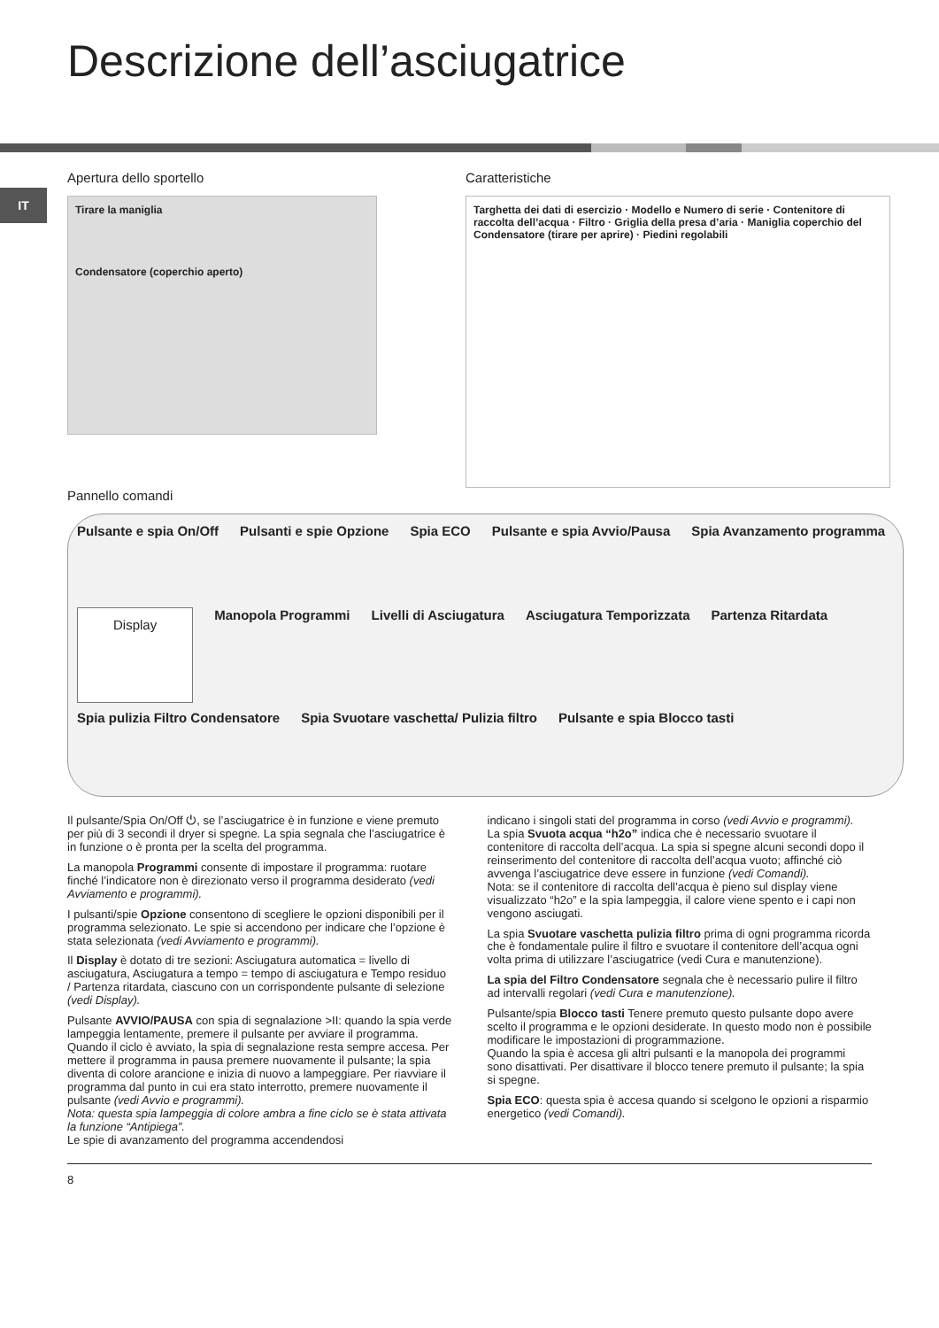Descrizione dell’asciugatrice
IT
Apertura dello sportello
Tirare la maniglia
Condensatore (coperchio aperto)
Caratteristiche
Targhetta dei dati di esercizio · Modello e Numero di serie · Contenitore di raccolta dell’acqua · Filtro · Griglia della presa d’aria · Maniglia coperchio del Condensatore (tirare per aprire) · Piedini regolabili
Pannello comandi
Pulsante e spia On/Off Pulsanti e spie Opzione Spia ECO Pulsante e spia Avvio/Pausa Spia Avanzamento programma Display Manopola Programmi Livelli di Asciugatura Asciugatura Temporizzata Partenza Ritardata Spia pulizia Filtro Condensatore Spia Svuotare vaschetta/ Pulizia filtro Pulsante e spia Blocco tasti
Il pulsante/Spia On/Off ⏻, se l’asciugatrice è in funzione e viene premuto per più di 3 secondi il dryer si spegne. La spia segnala che l’asciugatrice è in funzione o è pronta per la scelta del programma.
La manopola Programmi consente di impostare il programma: ruotare finché l’indicatore non è direzionato verso il programma desiderato (vedi Avviamento e programmi).
I pulsanti/spie Opzione consentono di scegliere le opzioni disponibili per il programma selezionato. Le spie si accendono per indicare che l’opzione è stata selezionata (vedi Avviamento e programmi).
Il Display è dotato di tre sezioni: Asciugatura automatica = livello di asciugatura, Asciugatura a tempo = tempo di asciugatura e Tempo residuo / Partenza ritardata, ciascuno con un corrispondente pulsante di selezione (vedi Display).
Pulsante AVVIO/PAUSA con spia di segnalazione >II: quando la spia verde lampeggia lentamente, premere il pulsante per avviare il programma. Quando il ciclo è avviato, la spia di segnalazione resta sempre accesa. Per mettere il programma in pausa premere nuovamente il pulsante; la spia diventa di colore arancione e inizia di nuovo a lampeggiare. Per riavviare il programma dal punto in cui era stato interrotto, premere nuovamente il pulsante (vedi Avvio e programmi).
Nota: questa spia lampeggia di colore ambra a fine ciclo se è stata attivata la funzione “Antipiega”.
Le spie di avanzamento del programma accendendosi
indicano i singoli stati del programma in corso (vedi Avvio e programmi).
La spia Svuota acqua “h2o” indica che è necessario svuotare il contenitore di raccolta dell’acqua. La spia si spegne alcuni secondi dopo il reinserimento del contenitore di raccolta dell’acqua vuoto; affinché ciò avvenga l’asciugatrice deve essere in funzione (vedi Comandi).
Nota: se il contenitore di raccolta dell’acqua è pieno sul display viene visualizzato “h2o” e la spia lampeggia, il calore viene spento e i capi non vengono asciugati.
La spia Svuotare vaschetta pulizia filtro prima di ogni programma ricorda che è fondamentale pulire il filtro e svuotare il contenitore dell’acqua ogni volta prima di utilizzare l’asciugatrice (vedi Cura e manutenzione).
La spia del Filtro Condensatore segnala che è necessario pulire il filtro ad intervalli regolari (vedi Cura e manutenzione).
Pulsante/spia Blocco tasti Tenere premuto questo pulsante dopo avere scelto il programma e le opzioni desiderate. In questo modo non è possibile modificare le impostazioni di programmazione.
Quando la spia è accesa gli altri pulsanti e la manopola dei programmi sono disattivati. Per disattivare il blocco tenere premuto il pulsante; la spia si spegne.
Spia ECO: questa spia è accesa quando si scelgono le opzioni a risparmio energetico (vedi Comandi).
8